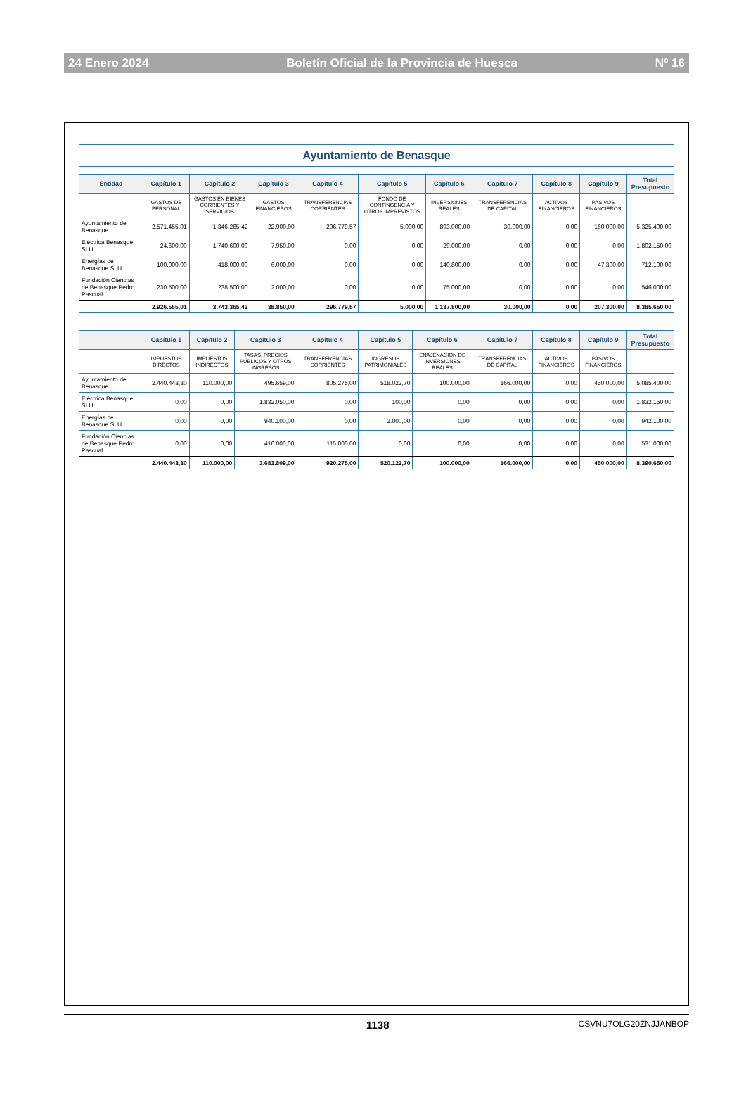24 Enero 2024 Boletín Oficial de la Provincia de Huesca Nº 16
Ayuntamiento de Benasque
| Entidad | Capítulo 1 | Capítulo 2 | Capítulo 3 | Capítulo 4 | Capítulo 5 | Capítulo 6 | Capítulo 7 | Capítulo 8 | Capítulo 9 | Total Presupuesto |
| --- | --- | --- | --- | --- | --- | --- | --- | --- | --- | --- |
| | GASTOS DE PERSONAL | GASTOS EN BIENES CORRIENTES Y SERVICIOS | GASTOS FINANCIEROS | TRANSFERENCIAS CORRIENTES | FONDO DE CONTINGENCIA Y OTROS IMPREVISTOS | INVERSIONES REALES | TRANSFERENCIAS DE CAPITAL | ACTIVOS FINANCIEROS | PASIVOS FINANCIEROS | |
| Ayuntamiento de Benasque | 2.571.455,01 | 1.346.265,42 | 22.900,00 | 296.779,57 | 5.000,00 | 893.000,00 | 30.000,00 | 0,00 | 160.000,00 | 5.325.400,00 |
| Eléctrica Benasque SLU | 24.600,00 | 1.740.600,00 | 7.950,00 | 0,00 | 0,00 | 29.000,00 | 0,00 | 0,00 | 0,00 | 1.802.150,00 |
| Energías de Benasque SLU | 100.000,00 | 418.000,00 | 6.000,00 | 0,00 | 0,00 | 140.800,00 | 0,00 | 0,00 | 47.300,00 | 712.100,00 |
| Fundación Ciencias de Benasque Pedro Pascual | 230.500,00 | 238.500,00 | 2.000,00 | 0,00 | 0,00 | 75.000,00 | 0,00 | 0,00 | 0,00 | 546.000,00 |
| | 2.926.555,01 | 3.743.365,42 | 38.850,00 | 296.779,57 | 5.000,00 | 1.137.800,00 | 30.000,00 | 0,00 | 207.300,00 | 8.385.650,00 |
| | Capítulo 1 | Capítulo 2 | Capítulo 3 | Capítulo 4 | Capítulo 5 | Capítulo 6 | Capítulo 7 | Capítulo 8 | Capítulo 9 | Total Presupuesto |
| --- | --- | --- | --- | --- | --- | --- | --- | --- | --- | --- |
| | IMPUESTOS DIRECTOS | IMPUESTOS INDIRECTOS | TASAS, PRECIOS PÚBLICOS Y OTROS INGRESOS | TRANSFERENCIAS CORRIENTES | INGRESOS PATRIMONIALES | ENAJENACION DE INVERSIONES REALES | TRANSFERENCIAS DE CAPITAL | ACTIVOS FINANCIEROS | PASIVOS FINANCIEROS | |
| Ayuntamiento de Benasque | 2.440.443,30 | 110.000,00 | 495.659,00 | 805.275,00 | 518.022,70 | 100.000,00 | 166.000,00 | 0,00 | 450.000,00 | 5.085.400,00 |
| Eléctrica Benasque SLU | 0,00 | 0,00 | 1.832.050,00 | 0,00 | 100,00 | 0,00 | 0,00 | 0,00 | 0,00 | 1.832.150,00 |
| Energías de Benasque SLU | 0,00 | 0,00 | 940.100,00 | 0,00 | 2.000,00 | 0,00 | 0,00 | 0,00 | 0,00 | 942.100,00 |
| Fundación Ciencias de Benasque Pedro Pascual | 0,00 | 0,00 | 416.000,00 | 115.000,00 | 0,00 | 0,00 | 0,00 | 0,00 | 0,00 | 531.000,00 |
| | 2.440.443,30 | 110.000,00 | 3.683.809,00 | 920.275,00 | 520.122,70 | 100.000,00 | 166.000,00 | 0,00 | 450.000,00 | 8.390.650,00 |
1138 CSVNU7OLG20ZNJJANBOP